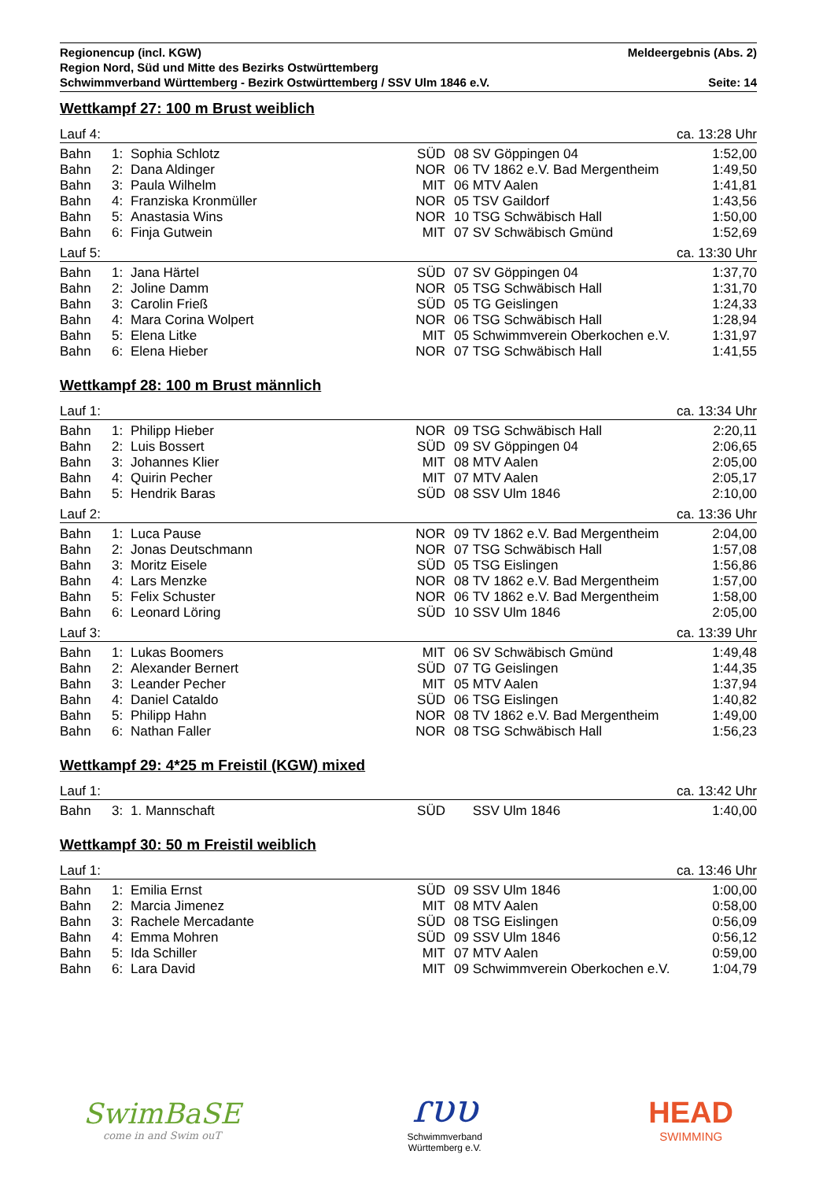Regionencup (incl. KGW) Meldeergebnis (Abs. 2)
Region Nord, Süd und Mitte des Bezirks Ostwürttemberg
Schwimmverband Württemberg - Bezirk Ostwürttemberg / SSV Ulm 1846 e.V. Seite: 14
Wettkampf 27: 100 m Brust weiblich
| Lauf 4: | | | | | | ca. 13:28 Uhr |
| Bahn | 1: | Sophia Schlotz | SÜD | 08 | SV Göppingen 04 | 1:52,00 |
| Bahn | 2: | Dana Aldinger | NOR | 06 | TV 1862 e.V. Bad Mergentheim | 1:49,50 |
| Bahn | 3: | Paula Wilhelm | MIT | 06 | MTV Aalen | 1:41,81 |
| Bahn | 4: | Franziska Kronmüller | NOR | 05 | TSV Gaildorf | 1:43,56 |
| Bahn | 5: | Anastasia Wins | NOR | 10 | TSG Schwäbisch Hall | 1:50,00 |
| Bahn | 6: | Finja Gutwein | MIT | 07 | SV Schwäbisch Gmünd | 1:52,69 |
| Lauf 5: | | | | | | ca. 13:30 Uhr |
| Bahn | 1: | Jana Härtel | SÜD | 07 | SV Göppingen 04 | 1:37,70 |
| Bahn | 2: | Joline Damm | NOR | 05 | TSG Schwäbisch Hall | 1:31,70 |
| Bahn | 3: | Carolin Frieß | SÜD | 05 | TG Geislingen | 1:24,33 |
| Bahn | 4: | Mara Corina Wolpert | NOR | 06 | TSG Schwäbisch Hall | 1:28,94 |
| Bahn | 5: | Elena Litke | MIT | 05 | Schwimmverein Oberkochen e.V. | 1:31,97 |
| Bahn | 6: | Elena Hieber | NOR | 07 | TSG Schwäbisch Hall | 1:41,55 |
Wettkampf 28: 100 m Brust männlich
| Lauf 1: | | | | | | ca. 13:34 Uhr |
| Bahn | 1: | Philipp Hieber | NOR | 09 | TSG Schwäbisch Hall | 2:20,11 |
| Bahn | 2: | Luis Bossert | SÜD | 09 | SV Göppingen 04 | 2:06,65 |
| Bahn | 3: | Johannes Klier | MIT | 08 | MTV Aalen | 2:05,00 |
| Bahn | 4: | Quirin Pecher | MIT | 07 | MTV Aalen | 2:05,17 |
| Bahn | 5: | Hendrik Baras | SÜD | 08 | SSV Ulm 1846 | 2:10,00 |
| Lauf 2: | | | | | | ca. 13:36 Uhr |
| Bahn | 1: | Luca Pause | NOR | 09 | TV 1862 e.V. Bad Mergentheim | 2:04,00 |
| Bahn | 2: | Jonas Deutschmann | NOR | 07 | TSG Schwäbisch Hall | 1:57,08 |
| Bahn | 3: | Moritz Eisele | SÜD | 05 | TSG Eislingen | 1:56,86 |
| Bahn | 4: | Lars Menzke | NOR | 08 | TV 1862 e.V. Bad Mergentheim | 1:57,00 |
| Bahn | 5: | Felix Schuster | NOR | 06 | TV 1862 e.V. Bad Mergentheim | 1:58,00 |
| Bahn | 6: | Leonard Löring | SÜD | 10 | SSV Ulm 1846 | 2:05,00 |
| Lauf 3: | | | | | | ca. 13:39 Uhr |
| Bahn | 1: | Lukas Boomers | MIT | 06 | SV Schwäbisch Gmünd | 1:49,48 |
| Bahn | 2: | Alexander Bernert | SÜD | 07 | TG Geislingen | 1:44,35 |
| Bahn | 3: | Leander Pecher | MIT | 05 | MTV Aalen | 1:37,94 |
| Bahn | 4: | Daniel Cataldo | SÜD | 06 | TSG Eislingen | 1:40,82 |
| Bahn | 5: | Philipp Hahn | NOR | 08 | TV 1862 e.V. Bad Mergentheim | 1:49,00 |
| Bahn | 6: | Nathan Faller | NOR | 08 | TSG Schwäbisch Hall | 1:56,23 |
Wettkampf 29: 4*25 m Freistil (KGW) mixed
| Lauf 1: | | | | | | ca. 13:42 Uhr |
| Bahn | 3: | 1. Mannschaft | SÜD | | SSV Ulm 1846 | 1:40,00 |
Wettkampf 30: 50 m Freistil weiblich
| Lauf 1: | | | | | | ca. 13:46 Uhr |
| Bahn | 1: | Emilia Ernst | SÜD | 09 | SSV Ulm 1846 | 1:00,00 |
| Bahn | 2: | Marcia Jimenez | MIT | 08 | MTV Aalen | 0:58,00 |
| Bahn | 3: | Rachele Mercadante | SÜD | 08 | TSG Eislingen | 0:56,09 |
| Bahn | 4: | Emma Mohren | SÜD | 09 | SSV Ulm 1846 | 0:56,12 |
| Bahn | 5: | Ida Schiller | MIT | 07 | MTV Aalen | 0:59,00 |
| Bahn | 6: | Lara David | MIT | 09 | Schwimmverein Oberkochen e.V. | 1:04,79 |
SwimBaSE
come in and Swim ouT
ɾυυ
Schwimmverband
Württemberg e.V.
HEAD
SWIMMING